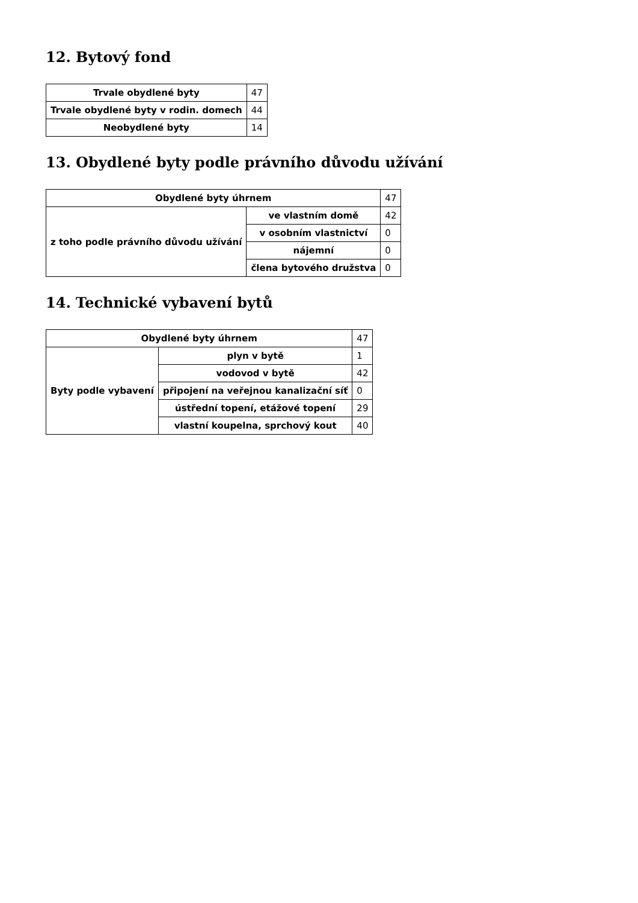12. Bytový fond
| Trvale obydlené byty | 47 |
| Trvale obydlené byty v rodin. domech | 44 |
| Neobydlené byty | 14 |
13. Obydlené byty podle právního důvodu užívání
| Obydlené byty úhrnem | | 47 |
| z toho podle právního důvodu užívání | ve vlastním domě | 42 |
| | v osobním vlastnictví | 0 |
| | nájemní | 0 |
| | člena bytového družstva | 0 |
14. Technické vybavení bytů
| Obydlené byty úhrnem | | 47 |
| Byty podle vybavení | plyn v bytě | 1 |
| | vodovod v bytě | 42 |
| | připojení na veřejnou kanalizační síť | 0 |
| | ústřední topení, etážové topení | 29 |
| | vlastní koupelna, sprchový kout | 40 |